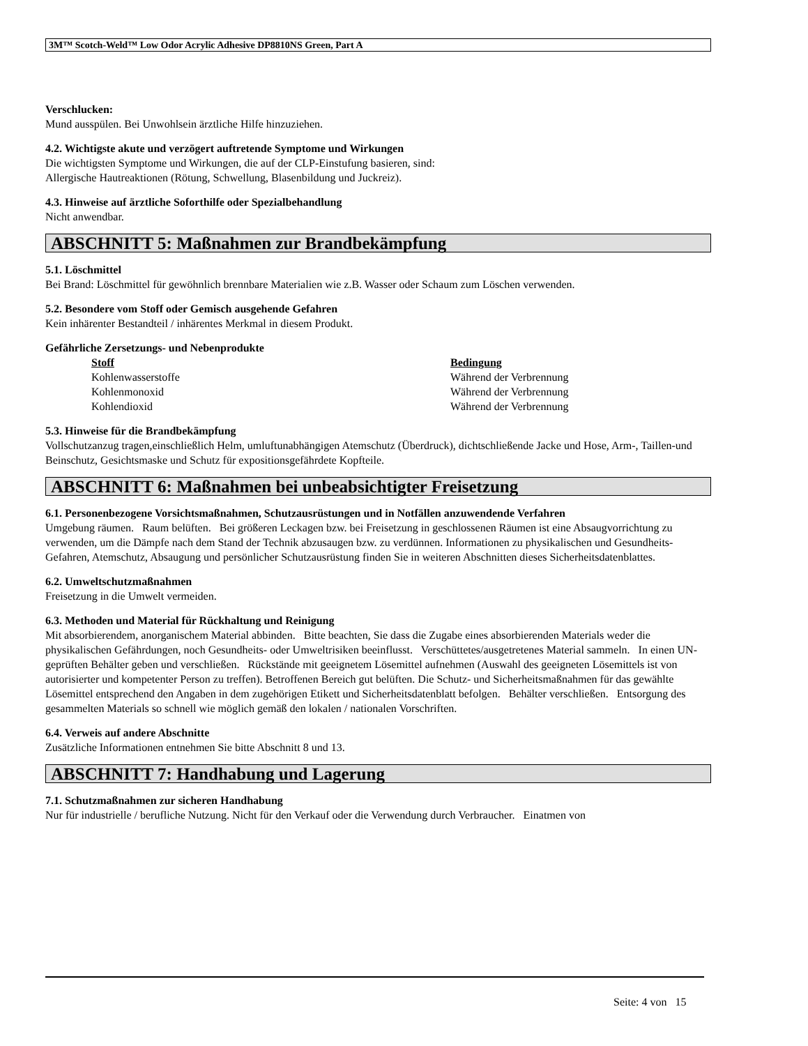3M™ Scotch-Weld™ Low Odor Acrylic Adhesive DP8810NS Green, Part A
Verschlucken:
Mund ausspülen. Bei Unwohlsein ärztliche Hilfe hinzuziehen.
4.2. Wichtigste akute und verzögert auftretende Symptome und Wirkungen
Die wichtigsten Symptome und Wirkungen, die auf der CLP-Einstufung basieren, sind:
Allergische Hautreaktionen (Rötung, Schwellung, Blasenbildung und Juckreiz).
4.3. Hinweise auf ärztliche Soforthilfe oder Spezialbehandlung
Nicht anwendbar.
ABSCHNITT 5: Maßnahmen zur Brandbekämpfung
5.1. Löschmittel
Bei Brand: Löschmittel für gewöhnlich brennbare Materialien wie z.B. Wasser oder Schaum zum Löschen verwenden.
5.2. Besondere vom Stoff oder Gemisch ausgehende Gefahren
Kein inhärenter Bestandteil / inhärentes Merkmal in diesem Produkt.
Gefährliche Zersetzungs- und Nebenprodukte
| Stoff | Bedingung |
| --- | --- |
| Kohlenwasserstoffe | Während der Verbrennung |
| Kohlenmonoxid | Während der Verbrennung |
| Kohlendioxid | Während der Verbrennung |
5.3. Hinweise für die Brandbekämpfung
Vollschutzanzug tragen,einschließlich Helm, umluftunabhängigen Atemschutz (Überdruck), dichtschließende Jacke und Hose, Arm-, Taillen-und Beinschutz, Gesichtsmaske und Schutz für expositionsgefährdete Kopfteile.
ABSCHNITT 6: Maßnahmen bei unbeabsichtigter Freisetzung
6.1. Personenbezogene Vorsichtsmaßnahmen, Schutzausrüstungen und in Notfällen anzuwendende Verfahren
Umgebung räumen. Raum belüften. Bei größeren Leckagen bzw. bei Freisetzung in geschlossenen Räumen ist eine Absaugvorrichtung zu verwenden, um die Dämpfe nach dem Stand der Technik abzusaugen bzw. zu verdünnen. Informationen zu physikalischen und Gesundheits-Gefahren, Atemschutz, Absaugung und persönlicher Schutzausrüstung finden Sie in weiteren Abschnitten dieses Sicherheitsdatenblattes.
6.2. Umweltschutzmaßnahmen
Freisetzung in die Umwelt vermeiden.
6.3. Methoden und Material für Rückhaltung und Reinigung
Mit absorbierendem, anorganischem Material abbinden. Bitte beachten, Sie dass die Zugabe eines absorbierenden Materials weder die physikalischen Gefährdungen, noch Gesundheits- oder Umweltrisiken beeinflusst. Verschüttetes/ausgetretenes Material sammeln. In einen UN-geprüften Behälter geben und verschließen. Rückstände mit geeignetem Lösemittel aufnehmen (Auswahl des geeigneten Lösemittels ist von autorisierter und kompetenter Person zu treffen). Betroffenen Bereich gut belüften. Die Schutz- und Sicherheitsmaßnahmen für das gewählte Lösemittel entsprechend den Angaben in dem zugehörigen Etikett und Sicherheitsdatenblatt befolgen. Behälter verschließen. Entsorgung des gesammelten Materials so schnell wie möglich gemäß den lokalen / nationalen Vorschriften.
6.4. Verweis auf andere Abschnitte
Zusätzliche Informationen entnehmen Sie bitte Abschnitt 8 und 13.
ABSCHNITT 7: Handhabung und Lagerung
7.1. Schutzmaßnahmen zur sicheren Handhabung
Nur für industrielle / berufliche Nutzung. Nicht für den Verkauf oder die Verwendung durch Verbraucher. Einatmen von
Seite: 4 von 15